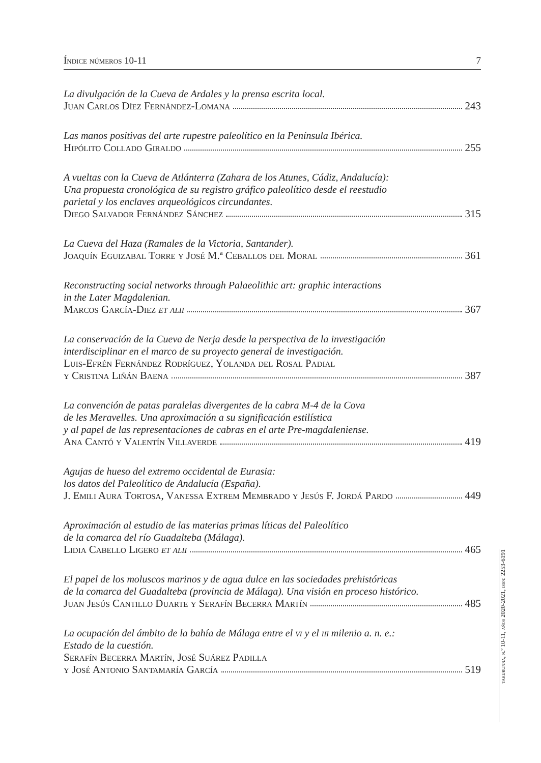Índice números 10-11 7
La divulgación de la Cueva de Ardales y la prensa escrita local.
Juan Carlos Díez Fernández-Lomana 243
Las manos positivas del arte rupestre paleolítico en la Península Ibérica.
Hipólito Collado Giraldo 255
A vueltas con la Cueva de Atlánterra (Zahara de los Atunes, Cádiz, Andalucía):
Una propuesta cronológica de su registro gráfico paleolítico desde el reestudio
parietal y los enclaves arqueológicos circundantes.
Diego Salvador Fernández Sánchez 315
La Cueva del Haza (Ramales de la Victoria, Santander).
Joaquín Eguizabal Torre y José M.ª Ceballos del Moral 361
Reconstructing social networks through Palaeolithic art: graphic interactions
in the Later Magdalenian.
Marcos García-Diez et alii 367
La conservación de la Cueva de Nerja desde la perspectiva de la investigación
interdisciplinar en el marco de su proyecto general de investigación.
Luis-Efrén Fernández Rodríguez, Yolanda del Rosal Padial
y Cristina Liñán Baena 387
La convención de patas paralelas divergentes de la cabra M-4 de la Cova
de les Meravelles. Una aproximación a su significación estilística
y al papel de las representaciones de cabras en el arte Pre-magdaleniense.
Ana Cantó y Valentín Villaverde 419
Agujas de hueso del extremo occidental de Eurasia:
los datos del Paleolítico de Andalucía (España).
J. Emili Aura Tortosa, Vanessa Extrem Membrado y Jesús F. Jordá Pardo 449
Aproximación al estudio de las materias primas líticas del Paleolítico
de la comarca del río Guadalteba (Málaga).
Lidia Cabello Ligero et alii 465
El papel de los moluscos marinos y de agua dulce en las sociedades prehistóricas
de la comarca del Guadalteba (provincia de Málaga). Una visión en proceso histórico.
Juan Jesús Cantillo Duarte y Serafín Becerra Martín 485
La ocupación del ámbito de la bahía de Málaga entre el vi y el iii milenio a. n. e.:
Estado de la cuestión.
Serafín Becerra Martín, José Suárez Padilla
y José Antonio Santamaría García 519
takurunna, n.º 10-11, años 2020-2021, issn: 2253-6191